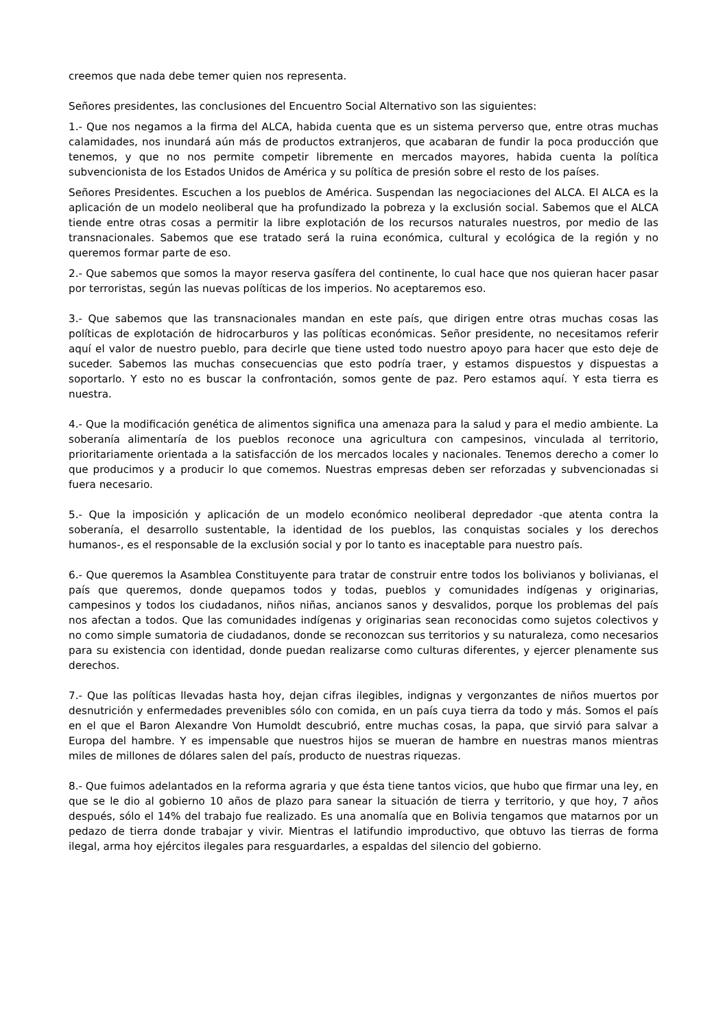creemos que nada debe temer quien nos representa.
Señores presidentes, las conclusiones del Encuentro Social Alternativo son las siguientes:
1.- Que nos negamos a la firma del ALCA, habida cuenta que es un sistema perverso que, entre otras muchas calamidades, nos inundará aún más de productos extranjeros, que acabaran de fundir la poca producción que tenemos, y que no nos permite competir libremente en mercados mayores, habida cuenta la política subvencionista de los Estados Unidos de América y su política de presión sobre el resto de los países.
Señores Presidentes. Escuchen a los pueblos de América. Suspendan las negociaciones del ALCA. El ALCA es la aplicación de un modelo neoliberal que ha profundizado la pobreza y la exclusión social. Sabemos que el ALCA tiende entre otras cosas a permitir la libre explotación de los recursos naturales nuestros, por medio de las transnacionales. Sabemos que ese tratado será la ruina económica, cultural y ecológica de la región y no queremos formar parte de eso.
2.- Que sabemos que somos la mayor reserva gasífera del continente, lo cual hace que nos quieran hacer pasar por terroristas, según las nuevas políticas de los imperios. No aceptaremos eso.
3.- Que sabemos que las transnacionales mandan en este país, que dirigen entre otras muchas cosas las políticas de explotación de hidrocarburos y las políticas económicas. Señor presidente, no necesitamos referir aquí el valor de nuestro pueblo, para decirle que tiene usted todo nuestro apoyo para hacer que esto deje de suceder. Sabemos las muchas consecuencias que esto podría traer, y estamos dispuestos y dispuestas a soportarlo. Y esto no es buscar la confrontación, somos gente de paz. Pero estamos aquí. Y esta tierra es nuestra.
4.- Que la modificación genética de alimentos significa una amenaza para la salud y para el medio ambiente. La soberanía alimentaría de los pueblos reconoce una agricultura con campesinos, vinculada al territorio, prioritariamente orientada a la satisfacción de los mercados locales y nacionales. Tenemos derecho a comer lo que producimos y a producir lo que comemos. Nuestras empresas deben ser reforzadas y subvencionadas si fuera necesario.
5.- Que la imposición y aplicación de un modelo económico neoliberal depredador -que atenta contra la soberanía, el desarrollo sustentable, la identidad de los pueblos, las conquistas sociales y los derechos humanos-, es el responsable de la exclusión social y por lo tanto es inaceptable para nuestro país.
6.- Que queremos la Asamblea Constituyente para tratar de construir entre todos los bolivianos y bolivianas, el país que queremos, donde quepamos todos y todas, pueblos y comunidades indígenas y originarias, campesinos y todos los ciudadanos, niños niñas, ancianos sanos y desvalidos, porque los problemas del país nos afectan a todos. Que las comunidades indígenas y originarias sean reconocidas como sujetos colectivos y no como simple sumatoria de ciudadanos, donde se reconozcan sus territorios y su naturaleza, como necesarios para su existencia con identidad, donde puedan realizarse como culturas diferentes, y ejercer plenamente sus derechos.
7.- Que las políticas llevadas hasta hoy, dejan cifras ilegibles, indignas y vergonzantes de niños muertos por desnutrición y enfermedades prevenibles sólo con comida, en un país cuya tierra da todo y más. Somos el país en el que el Baron Alexandre Von Humoldt descubrió, entre muchas cosas, la papa, que sirvió para salvar a Europa del hambre. Y es impensable que nuestros hijos se mueran de hambre en nuestras manos mientras miles de millones de dólares salen del país, producto de nuestras riquezas.
8.- Que fuimos adelantados en la reforma agraria y que ésta tiene tantos vicios, que hubo que firmar una ley, en que se le dio al gobierno 10 años de plazo para sanear la situación de tierra y territorio, y que hoy, 7 años después, sólo el 14% del trabajo fue realizado. Es una anomalía que en Bolivia tengamos que matarnos por un pedazo de tierra donde trabajar y vivir. Mientras el latifundio improductivo, que obtuvo las tierras de forma ilegal, arma hoy ejércitos ilegales para resguardarles, a espaldas del silencio del gobierno.